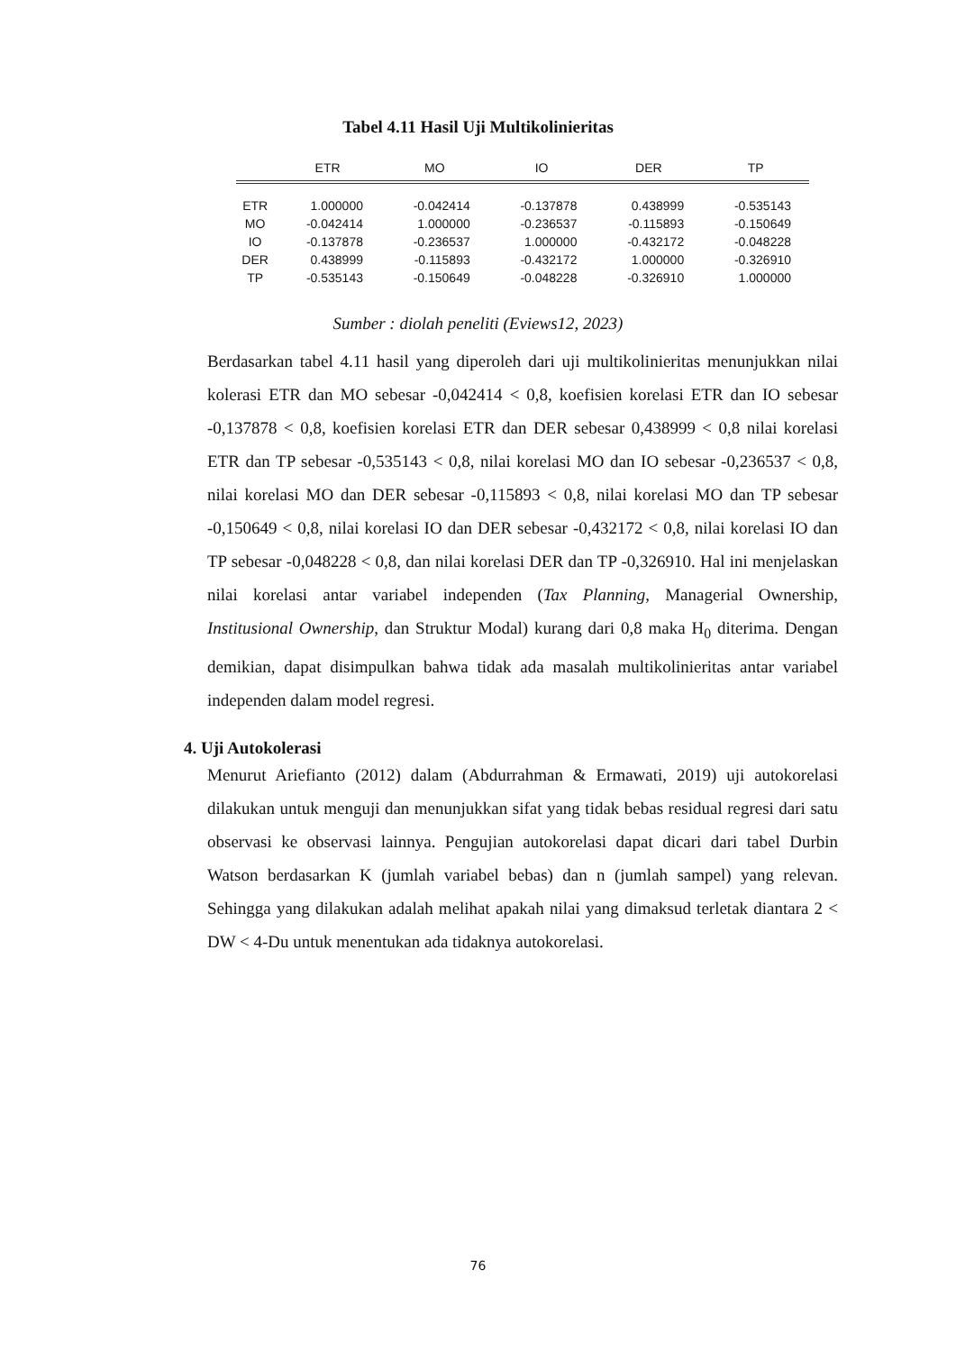Tabel 4.11 Hasil Uji Multikolinieritas
| | ETR | MO | IO | DER | TP |
| --- | --- | --- | --- | --- | --- |
| ETR | 1.000000 | -0.042414 | -0.137878 | 0.438999 | -0.535143 |
| MO | -0.042414 | 1.000000 | -0.236537 | -0.115893 | -0.150649 |
| IO | -0.137878 | -0.236537 | 1.000000 | -0.432172 | -0.048228 |
| DER | 0.438999 | -0.115893 | -0.432172 | 1.000000 | -0.326910 |
| TP | -0.535143 | -0.150649 | -0.048228 | -0.326910 | 1.000000 |
Sumber : diolah peneliti (Eviews12, 2023)
Berdasarkan tabel 4.11 hasil yang diperoleh dari uji multikolinieritas menunjukkan nilai kolerasi ETR dan MO sebesar -0,042414 < 0,8, koefisien korelasi ETR dan IO sebesar -0,137878 < 0,8, koefisien korelasi ETR dan DER sebesar 0,438999 < 0,8 nilai korelasi ETR dan TP sebesar -0,535143 < 0,8, nilai korelasi MO dan IO sebesar -0,236537 < 0,8, nilai korelasi MO dan DER sebesar -0,115893 < 0,8, nilai korelasi MO dan TP sebesar -0,150649 < 0,8, nilai korelasi IO dan DER sebesar -0,432172 < 0,8, nilai korelasi IO dan TP sebesar -0,048228 < 0,8, dan nilai korelasi DER dan TP -0,326910. Hal ini menjelaskan nilai korelasi antar variabel independen (Tax Planning, Managerial Ownership, Institusional Ownership, dan Struktur Modal) kurang dari 0,8 maka H<sub>0</sub> diterima. Dengan demikian, dapat disimpulkan bahwa tidak ada masalah multikolinieritas antar variabel independen dalam model regresi.
4. Uji Autokolerasi
Menurut Ariefianto (2012) dalam (Abdurrahman & Ermawati, 2019) uji autokorelasi dilakukan untuk menguji dan menunjukkan sifat yang tidak bebas residual regresi dari satu observasi ke observasi lainnya. Pengujian autokorelasi dapat dicari dari tabel Durbin Watson berdasarkan K (jumlah variabel bebas) dan n (jumlah sampel) yang relevan. Sehingga yang dilakukan adalah melihat apakah nilai yang dimaksud terletak diantara 2 < DW < 4-Du untuk menentukan ada tidaknya autokorelasi.
76